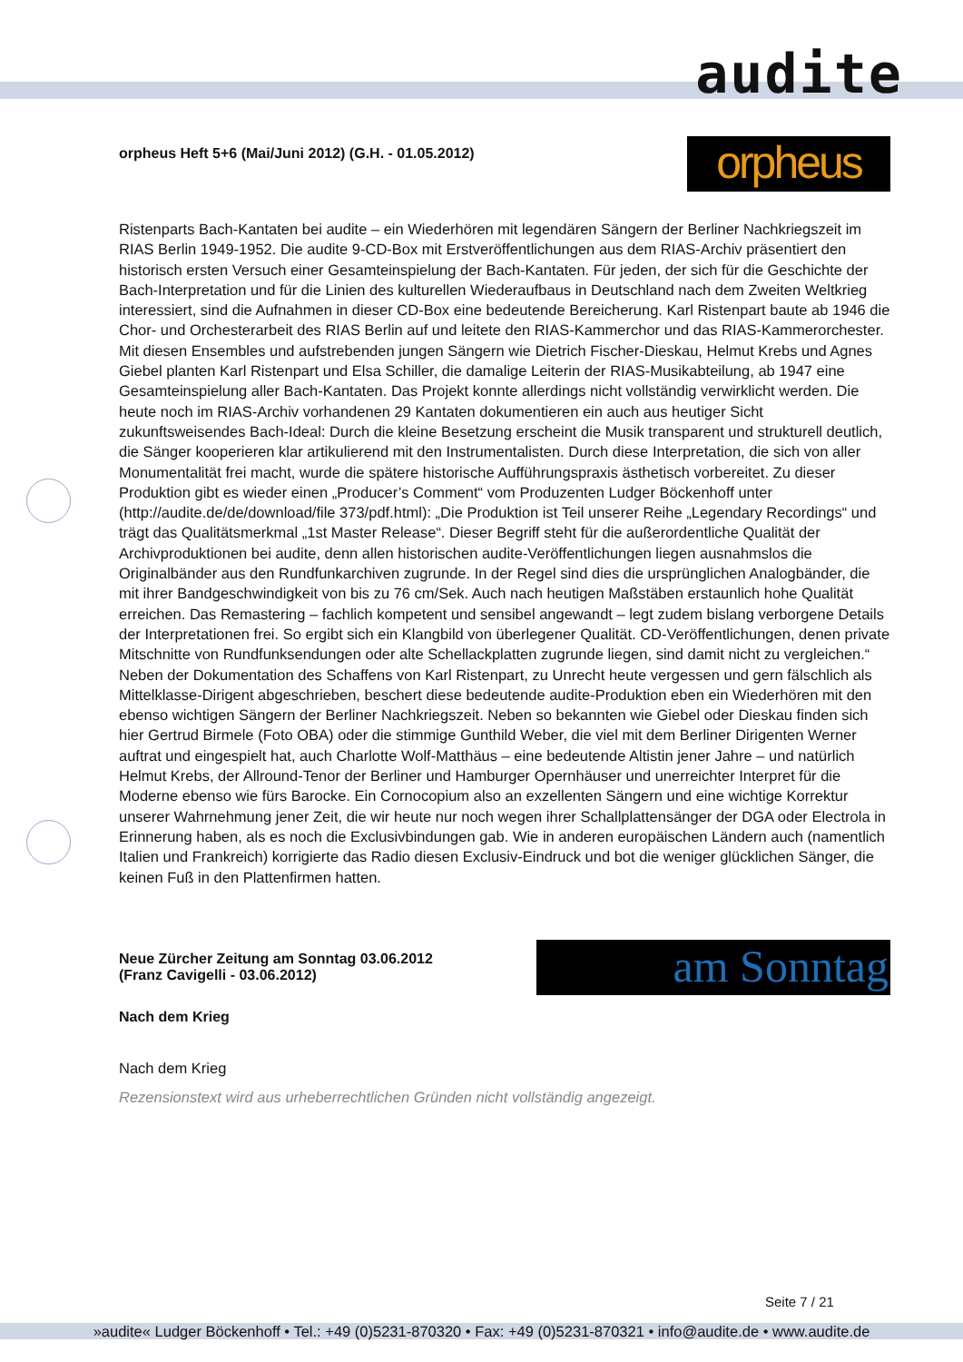audite
orpheus
orpheus Heft 5+6 (Mai/Juni 2012) (G.H. - 01.05.2012)
Ristenparts Bach-Kantaten bei audite – ein Wiederhören mit legendären Sängern der Berliner Nachkriegszeit im RIAS Berlin 1949-1952. Die audite 9-CD-Box mit Erstveröffentlichungen aus dem RIAS-Archiv präsentiert den historisch ersten Versuch einer Gesamteinspielung der Bach-Kantaten. Für jeden, der sich für die Geschichte der Bach-Interpretation und für die Linien des kulturellen Wiederaufbaus in Deutschland nach dem Zweiten Weltkrieg interessiert, sind die Aufnahmen in dieser CD-Box eine bedeutende Bereicherung. Karl Ristenpart baute ab 1946 die Chor- und Orchesterarbeit des RIAS Berlin auf und leitete den RIAS-Kammerchor und das RIAS-Kammerorchester. Mit diesen Ensembles und aufstrebenden jungen Sängern wie Dietrich Fischer-Dieskau, Helmut Krebs und Agnes Giebel planten Karl Ristenpart und Elsa Schiller, die damalige Leiterin der RIAS-Musikabteilung, ab 1947 eine Gesamteinspielung aller Bach-Kantaten. Das Projekt konnte allerdings nicht vollständig verwirklicht werden. Die heute noch im RIAS-Archiv vorhandenen 29 Kantaten dokumentieren ein auch aus heutiger Sicht zukunftsweisendes Bach-Ideal: Durch die kleine Besetzung erscheint die Musik transparent und strukturell deutlich, die Sänger kooperieren klar artikulierend mit den Instrumentalisten. Durch diese Interpretation, die sich von aller Monumentalität frei macht, wurde die spätere historische Aufführungspraxis ästhetisch vorbereitet. Zu dieser Produktion gibt es wieder einen „Producer’s Comment“ vom Produzenten Ludger Böckenhoff unter (http://audite.de/de/download/file 373/pdf.html): „Die Produktion ist Teil unserer Reihe „Legendary Recordings“ und trägt das Qualitätsmerkmal „1st Master Release“. Dieser Begriff steht für die außerordentliche Qualität der Archivproduktionen bei audite, denn allen historischen audite-Veröffentlichungen liegen ausnahmslos die Originalbänder aus den Rundfunkarchiven zugrunde. In der Regel sind dies die ursprünglichen Analogbänder, die mit ihrer Bandgeschwindigkeit von bis zu 76 cm/Sek. Auch nach heutigen Maßstäben erstaunlich hohe Qualität erreichen. Das Remastering – fachlich kompetent und sensibel angewandt – legt zudem bislang verborgene Details der Interpretationen frei. So ergibt sich ein Klangbild von überlegener Qualität. CD-Veröffentlichungen, denen private Mitschnitte von Rundfunksendungen oder alte Schellackplatten zugrunde liegen, sind damit nicht zu vergleichen.“ Neben der Dokumentation des Schaffens von Karl Ristenpart, zu Unrecht heute vergessen und gern fälschlich als Mittelklasse-Dirigent abgeschrieben, beschert diese bedeutende audite-Produktion eben ein Wiederhören mit den ebenso wichtigen Sängern der Berliner Nachkriegszeit. Neben so bekannten wie Giebel oder Dieskau finden sich hier Gertrud Birmele (Foto OBA) oder die stimmige Gunthild Weber, die viel mit dem Berliner Dirigenten Werner auftrat und eingespielt hat, auch Charlotte Wolf-Matthäus – eine bedeutende Altistin jener Jahre – und natürlich Helmut Krebs, der Allround-Tenor der Berliner und Hamburger Opernhäuser und unerreichter Interpret für die Moderne ebenso wie fürs Barocke. Ein Cornocopium also an exzellenten Sängern und eine wichtige Korrektur unserer Wahrnehmung jener Zeit, die wir heute nur noch wegen ihrer Schallplattensänger der DGA oder Electrola in Erinnerung haben, als es noch die Exclusivbindungen gab. Wie in anderen europäischen Ländern auch (namentlich Italien und Frankreich) korrigierte das Radio diesen Exclusiv-Eindruck und bot die weniger glücklichen Sänger, die keinen Fuß in den Plattenfirmen hatten.
am Sonntag
Neue Zürcher Zeitung am Sonntag 03.06.2012
(Franz Cavigelli - 03.06.2012)
Nach dem Krieg
Nach dem Krieg
Rezensionstext wird aus urheberrechtlichen Gründen nicht vollständig angezeigt.
Seite 7 / 21
»audite« Ludger Böckenhoff • Tel.: +49 (0)5231-870320 • Fax: +49 (0)5231-870321 • info@audite.de • www.audite.de